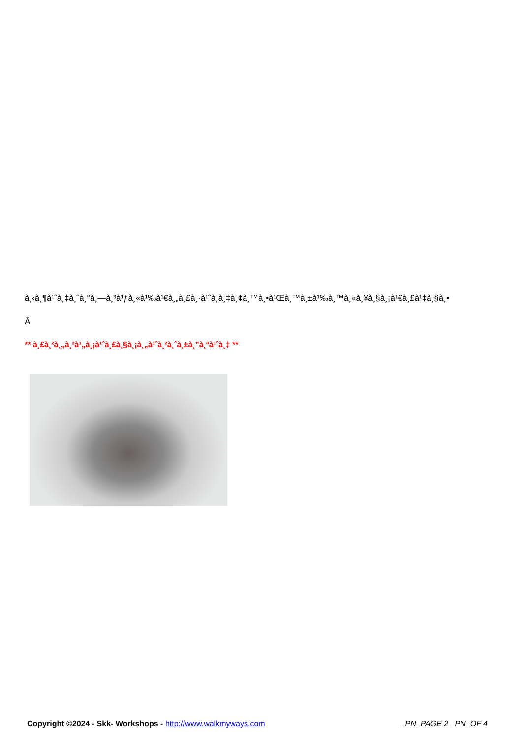à¸‹à¸¶à¹ˆà¸‡à¸ˆà¸°à¸—à¸³à¹ƒà¸«à¹‰à¹€à¸„à¸£à¸·à¹ˆà¸­à¸‡à¸¢à¸™à¸•à¹Œà¸™à¸±à¹‰à¸™à¸«à¸¥à¸§à¸¡à¹€à¸£à¹‡à¸§à¸•
Â
** à¸£à¸²à¸„à¸²à¹„à¸¡à¹ˆà¸£à¸§à¸¡à¸„à¹ˆà¸²à¸ˆà¸±à¸”à¸ªà¹ˆà¸‡ **
Copyright ©2024 - Skk- Workshops - http://www.walkmyways.com _PN_PAGE 2 _PN_OF 4